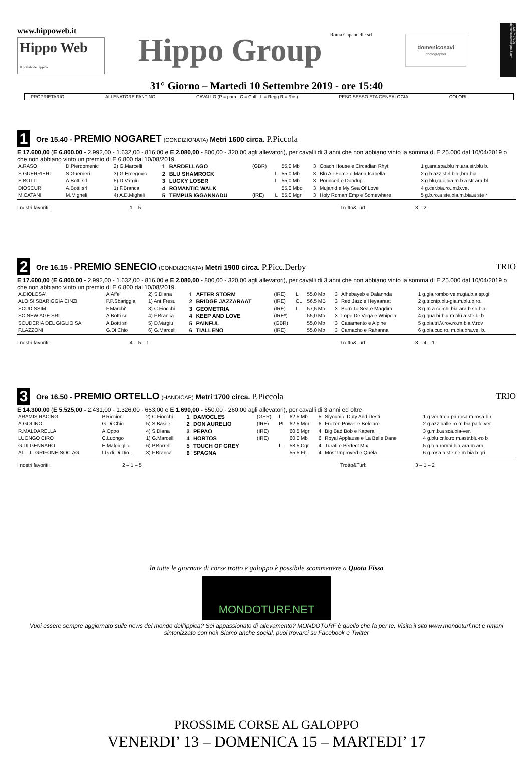www.hippoweb.it
Hippo Web
Il portale dell'ippica
Hippo Group Roma Capannelle srl
domenicosavi
photographer
T. 328.7427106 domenicosavi@gmail.com
31° Giorno – Martedì 10 Settembre 2019 - ore 15:40
PROPRIETARIO ALLENATORE FANTINO CAVALLO (P = para . C = Cuff . L = Regg R = Ros) PESO SESSO ETA GENEALOGIA COLORI
1
Ore 15.40 - PREMIO NOGARET (CONDIZIONATA) Metri 1600 circa. P.Piccola
E 17.600,00 (E 6.800,00 - 2.992,00 - 1.632,00 - 816,00 e E 2.080,00 - 800,00 - 320,00 agli allevatori), per cavalli di 3 anni che non abbiano vinto la somma di E 25.000 dal 10/04/2019 o che non abbiano vinto un premio di E 6.800 dal 10/08/2019.
| A.RASO | D.Pierdomenic | 2) G.Marcelli | 1 | BARDELLAGO | (GBR) | | 55,0 Mb | 3 | Coach House e Circadian Rhyt | 1 g.ara.spa.blu m.ara.str.blu b. |
| S.GUERRIERI | S.Guerrieri | 3) G.Ercegovic | 2 | BLU SHAMROCK | | L | 55,0 Mb | 3 | Blu Air Force e Maria Isabella | 2 g.b.azz.stel.bia.,bra.bia. |
| S.BOTTI | A.Botti srl | 5) D.Vargiu | 3 | LUCKY LOSER | | L | 55,0 Mb | 3 | Pounced e Dondup | 3 g.blu,cuc.bia.m.b.a str.ara-bl |
| DIOSCURI | A.Botti srl | 1) F.Branca | 4 | ROMANTIC WALK | | | 55,0 Mbo | 3 | Mujahid e My Sea Of Love | 4 g.cer.bia.ro.,m.b.ve. |
| M.CATANI | M.Migheli | 4) A.D.Migheli | 5 | TEMPUS IGGANNADU | (IRE) | L | 55,0 Mgr | 3 | Holy Roman Emp e Somewhere | 5 g.b.ro.a ste.bia.m.bia.a ste r |
I nostri favoriti: 1 – 5 Trotto&Turf: 3 – 2
2
Ore 16.15 - PREMIO SENECIO (CONDIZIONATA) Metri 1900 circa. P.Picc.Derby
TRIO
E 17.600,00 (E 6.800,00 - 2.992,00 - 1.632,00 - 816,00 e E 2.080,00 - 800,00 - 320,00 agli allevatori), per cavalli di 3 anni che non abbiano vinto la somma di E 25.000 dal 10/04/2019 o che non abbiano vinto un premio di E 6.800 dal 10/08/2019.
| A.DIOLOSA' | A.Affe' | 2) S.Diana | 1 | AFTER STORM | (IRE) | L | 55,0 Mb | 3 | Alhebayeb e Dalannda | 1 g.gia.rombo ve.m.gia.b.a sp.gi |
| ALOISI SBARIGGIA CINZI | P.P.Sbariggia | 1) Ant.Fresu | 2 | BRIDGE JAZZARAAT | (IRE) | CL | 56,5 MB | 3 | Red Jazz e Heyaaraat | 2 g.tr.cntp.blu-gia.m.blu.b.ro. |
| SCUD.SSIM | F.Marchi' | 3) C.Fiocchi | 3 | GEOMETRIA | (IRE) | L | 57,5 Mb | 3 | Born To Sea e Maqdira | 3 g.m.a cerchi bia-ara b.sp.bia- |
| SC.NEW AGE SRL | A.Botti srl | 4) F.Branca | 4 | KEEP AND LOVE | (IRE*) | | 55,0 Mb | 3 | Lope De Vega e Whipcla | 4 g.qua.bi-blu m.blu a ste.bi.b. |
| SCUDERIA DEL GIGLIO SA | A.Botti srl | 5) D.Vargiu | 5 | PAINFUL | (GBR) | | 55,0 Mb | 3 | Casamento e Alpine | 5 g.bia.tri.V.rov.ro.m.bia.V.rov |
| F.LAZZONI | G.Di Chio | 6) G.Marcelli | 6 | TIALLENO | (IRE) | | 55,0 Mb | 3 | Camacho e Rahanna | 6 g.bia.cuc.ro. m.bia.bra.ve. b. |
I nostri favoriti: 4 – 5 – 1 Trotto&Turf: 3 – 4 – 1
3
Ore 16.50 - PREMIO ORTELLO (HANDICAP) Metri 1700 circa. P.Piccola
TRIO
E 14.300,00 (E 5.525,00 - 2.431,00 - 1.326,00 - 663,00 e E 1.690,00 - 650,00 - 260,00 agli allevatori), per cavalli di 3 anni ed oltre
| ARAMIS RACING | P.Riccioni | 2) C.Fiocchi | 1 | DAMOCLES | (GER) | L | 62,5 Mb | 5 | Siyouni e Duty And Desti | 1 g.ver.tra.a pa.rosa m.rosa b.r |
| A.GOLINO | G.Di Chio | 5) S.Basile | 2 | DON AURELIO | (IRE) | PL | 62,5 Mgr | 6 | Frozen Power e Belclare | 2 g.azz.palle ro.m.bia.palle.ver |
| R.MALDARELLA | A.Oppo | 4) S.Diana | 3 | PEPAO | (IRE) | | 60,5 Mgr | 4 | Big Bad Bob e Kapera | 3 g.m.b.a sca.bia-ver. |
| LUONGO CIRO | C.Luongo | 1) G.Marcelli | 4 | HORTOS | (IRE) | | 60,0 Mb | 6 | Royal Applause e La Belle Dane | 4 g.blu cr.lo.ro m.astr.blu-ro b |
| G.DI GENNARO | E.Malgioglio | 6) P.Borrelli | 5 | TOUCH OF GREY | | L | 58,5 Cgr | 4 | Turati e Perfect Mix | 5 g.b.a rombi bia-ara.m.ara |
| ALL. IL GRIFONE-SOC.AG | LG di Di Dio L | 3) F.Branca | 6 | SPAGNA | | | 55,5 Fb | 4 | Most Improved e Quela | 6 g.rosa a ste.ne.m.bia.b.gri. |
I nostri favoriti: 2 – 1 – 5 Trotto&Turf: 3 – 1 – 2
In tutte le giornate di corse trotto e galoppo è possibile scommettere a Quota Fissa
MONDOTURF.NET
Vuoi essere sempre aggiornato sulle news del mondo dell’ippica? Sei appassionato di allevamento? MONDOTURF è quello che fa per te. Visita il sito www.mondoturf.net e rimani sintonizzato con noi! Siamo anche social, puoi trovarci su Facebook e Twitter
PROSSIME CORSE AL GALOPPO
VENERDI’ 13 – DOMENICA 15 – MARTEDI’ 17